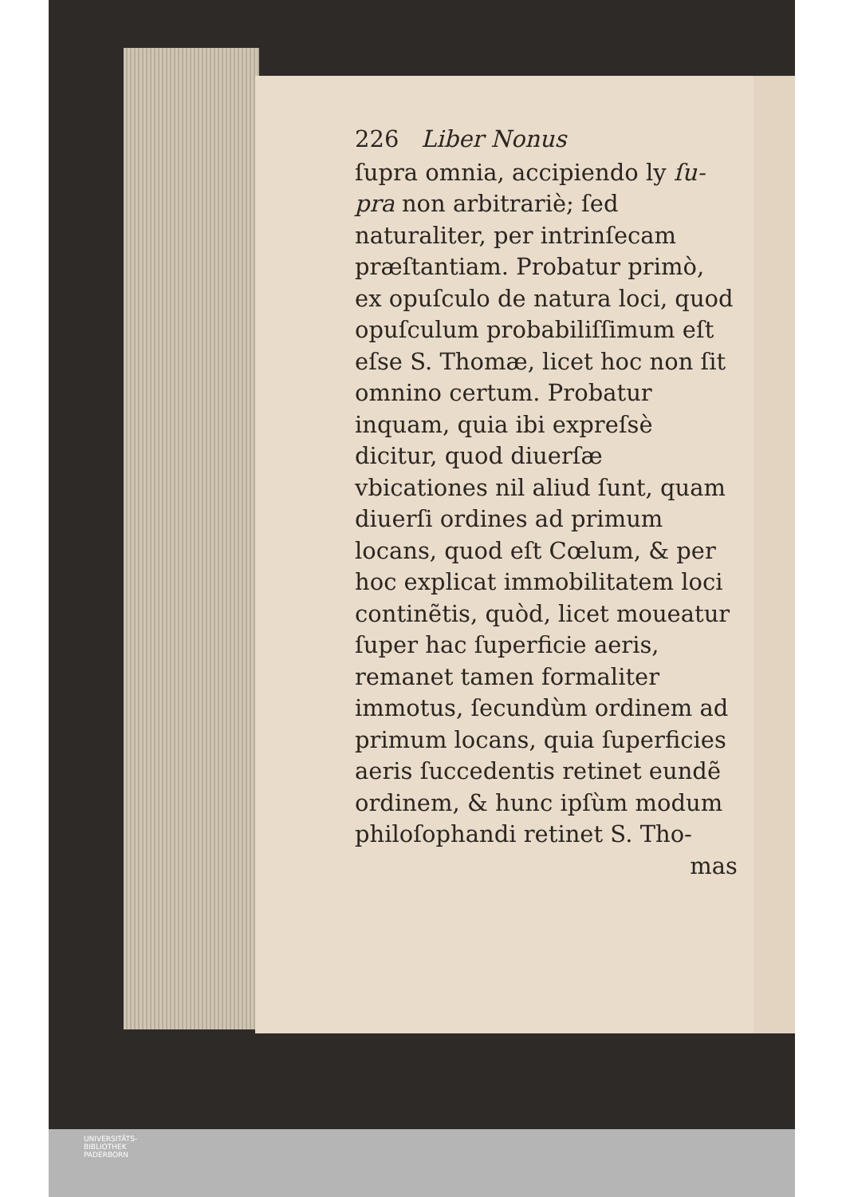226 Liber Nonus
ſupra omnia, accipiendo ly ſu-pra non arbitrariè; ſed naturaliter, per intrinſecam præſtantiam. Probatur primò, ex opuſculo de natura loci, quod opuſculum probabiliſſimum eſt eſse S. Thomæ, licet hoc non ſit omnino certum. Probatur inquam, quia ibi expreſsè dicitur, quod diuerſæ vbicationes nil aliud ſunt, quam diuerſi ordines ad primum locans, quod eſt Cœlum, & per hoc explicat immobilitatem loci continẽtis, quòd, licet moueatur ſuper hac ſuperficie aeris, remanet tamen formaliter immotus, ſecundùm ordinem ad primum locans, quia ſuperficies aeris ſuccedentis retinet eundẽ ordinem, & hunc ipſùm modum philoſophandi retinet S. Tho-
mas
UNIVERSITÄTS-
BIBLIOTHEK
PADERBORN